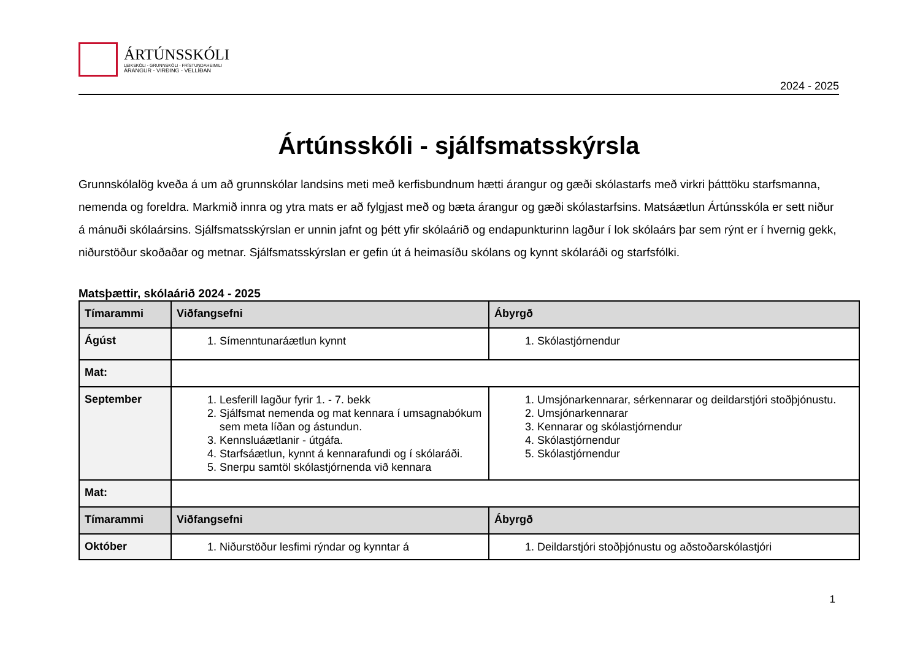ÁRTÚNSSKÓLI
LEIKSKÓLI - GRUNNSKÓLI - FRÍSTUNDAHEIMILI
ÁRANGUR - VIRÐING - VELLÍÐAN
2024 - 2025
Ártúnsskóli - sjálfsmatsskýrsla
Grunnskólalög kveða á um að grunnskólar landsins meti með kerfisbundnum hætti árangur og gæði skólastarfs með virkri þátttöku starfsmanna, nemenda og foreldra. Markmið innra og ytra mats er að fylgjast með og bæta árangur og gæði skólastarfsins. Matsáætlun Ártúnsskóla er sett niður á mánuði skólaársins. Sjálfsmatsskýrslan er unnin jafnt og þétt yfir skólaárið og endapunkturinn lagður í lok skólaárs þar sem rýnt er í hvernig gekk, niðurstöður skoðaðar og metnar. Sjálfsmatsskýrslan er gefin út á heimasíðu skólans og kynnt skólaráði og starfsfólki.
Matsþættir, skólaárið 2024 - 2025
| Tímarammi | Viðfangsefni | Ábyrgð |
| --- | --- | --- |
| Ágúst | 1. Símenntunaráætlun kynnt | 1. Skólastjórnendur |
| Mat: | | |
| September | 1. Lesferill lagður fyrir 1. - 7. bekk 2. Sjálfsmat nemenda og mat kennara í umsagnabókum sem meta líðan og ástundun. 3. Kennsluáætlanir - útgáfa. 4. Starfsáætlun, kynnt á kennarafundi og í skólaráði. 5. Snerpu samtöl skólastjórnenda við kennara | 1. Umsjónarkennarar, sérkennarar og deildarstjóri stoðþjónustu. 2. Umsjónarkennarar 3. Kennarar og skólastjórnendur 4. Skólastjórnendur 5. Skólastjórnendur |
| Mat: | | |
| Tímarammi | Viðfangsefni | Ábyrgð |
| Október | 1. Niðurstöður lesfimi rýndar og kynntar á | 1. Deildarstjóri stoðþjónustu og aðstoðarskólastjóri |
1